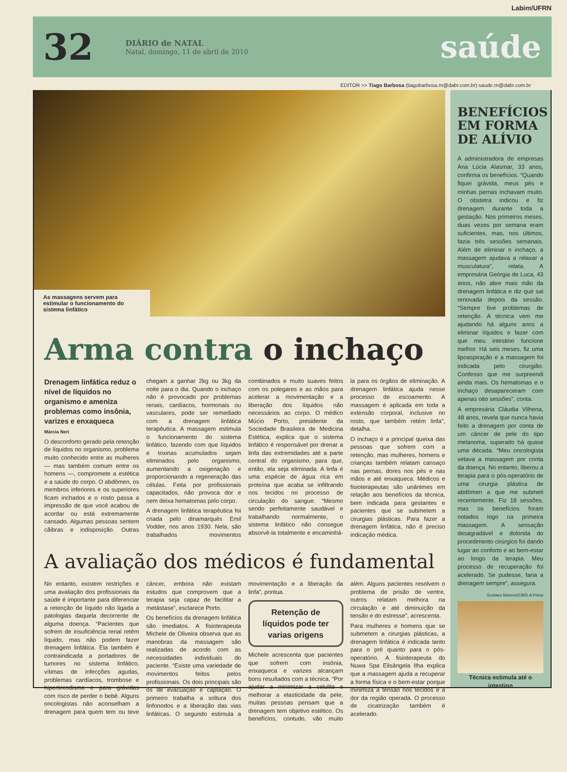Labim/UFRN
32
DIÁRIO de NATAL
Natal, domingo, 11 de abril de 2010
saúde
EDITOR >> Tiago Barbosa (tiagobarbosa.rn@dabr.com.br) saude.rn@dabr.com.br
As massagens servem para estimular o funcionamento do sistema linfático
Arma contra o inchaço
Drenagem linfática reduz o nível de líquidos no organismo e ameniza problemas como insônia, varizes e enxaqueca
Márcia Neri
O desconforto gerado pela retenção de líquidos no organismo, problema muito conhecido entre as mulheres — mas também comum entre os homens —, compromete a estética e a saúde do corpo. O abdômen, os membros inferiores e os superiores ficam inchados e o rosto passa a impressão de que você acabou de acordar ou está extremamente cansado. Algumas pessoas sentem cãibras e indisposição. Outras chegam a ganhar 2kg ou 3kg da noite para o dia. Quando o inchaço não é provocado por problemas renais, cardíacos, hormonais ou vasculares, pode ser remediado com a drenagem linfática terapêutica. A massagem estimula o funcionamento do sistema linfático, fazendo com que líquidos e toxinas acumulados sejam eliminados pelo organismo, aumentando a oxigenação e proporcionando a regeneração das células. Feita por profissionais capacitados, não provoca dor e nem deixa hematomas pelo corpo.
A drenagem linfática terapêutica foi criada pelo dinamarquês Emil Vodder, nos anos 1930. Nela, são trabalhados movimentos combinados e muito suaves feitos com os polegares e as mãos para acelerar a movimentação e a liberação dos líquidos não necessários ao corpo. O médico Múcio Porto, presidente da Sociedade Brasileira de Medicina Estética, explica que o sistema linfático é responsável por drenar a linfa das extremidades até a parte central do organismo, para que, então, ela seja eliminada. A linfa é uma espécie de água rica em proteína que acaba se infiltrando nos tecidos no processo de circulação do sangue. “Mesmo sendo perfeitamente saudável e trabalhando normalmente, o sistema linfático não consegue absorvê-la totalmente e encaminhá-la para os órgãos de eliminação. A drenagem linfática ajuda nesse processo de escoamento. A massagem é aplicada em toda a extensão corporal, inclusive no rosto, que também retém linfa”, detalha.
O inchaço é a principal queixa das pessoas que sofrem com a retenção, mas mulheres, homens e crianças também relatam cansaço nas pernas, dores nos pés e nas mãos e até enxaqueca. Médicos e fisioterapeutas são unânimes em relação aos benefícios da técnica, bem indicada para gestantes e pacientes que se submetem a cirurgias plásticas. Para fazer a drenagem linfática, não é preciso indicação médica.
A avaliação dos médicos é fundamental
No entanto, existem restrições e uma avaliação dos profissionais da saúde é importante para diferenciar a retenção de líquido não ligada a patologias daquela decorrente de alguma doença. “Pacientes que sofrem de insuficiência renal retêm líquido, mas não podem fazer drenagem linfática. Ela também é contraindicada a portadores de tumores no sistema linfático, vítimas de infecções agudas, problemas cardíacos, trombose e hipertireodismo e para grávidas com risco de perder o bebê. Alguns oncologistas não aconselham a drenagem para quem tem ou teve câncer, embora não existam estudos que comprovem que a terapia seja capaz de facilitar a metástase”, esclarece Porto.
Os benefícios da drenagem linfática são imediatos. A fisioterapeuta Michele de Oliveira observa que as manobras da massagem são realizadas de acordo com as necessidades individuais do paciente. “Existe uma variedade de movimentos feitos pelos profissionais. Os dois principais são os de evacuação e captação. O primeiro trabalha a soltura dos linfonodos e a liberação das vias linfáticas. O segundo estimula a movimentação e a liberação da linfa”, pontua.
Retenção de líquidos pode ter varias origens
Michele acrescenta que pacientes que sofrem com insônia, enxaqueca e varizes alcançam bons resultados com a técnica. “Por ajudar a minimizar a celulite e melhorar a elasticidade da pele, muitas pessoas pensam que a drenagem tem objetivo estético. Os benefícios, contudo, vão muito além. Alguns pacientes resolvem o problema de prisão de ventre, outros relatam melhora na circulação e até diminuição da tensão e do estresse”, acrescenta.
Para mulheres e homens que se submetem a cirurgias plásticas, a drenagem linfática é indicada tanto para o pré quanto para o pós-operatório. A fisioterapeuta do Nuwa Spa Elisângela Ilha explica que a massagem ajuda a recuperar a forma física e o bem-estar porque minimiza a tensão nos tecidos e a dor da região operada. O processo de cicatrização também é acelerado.
BENEFÍCIOS EM FORMA DE ALÍVIO
A administradora de empresas Ana Lúcia Alasmar, 33 anos, confirma os benefícios. “Quando fiquei grávida, meus pés e minhas pernas inchavam muito. O obstetra indicou e fiz drenagem durante toda a gestação. Nos primeiros meses, duas vezes por semana eram suficientes, mas, nos últimos, fazia três sessões semanais. Além de eliminar o inchaço, a massagem ajudava a relaxar a musculatura”, relata. A empresária Geórgia de Luca, 43 anos, não abre mais mão da drenagem linfática e diz que sai renovada depois da sessão. “Sempre tive problemas de retenção. A técnica vem me ajudando há alguns anos a eliminar líquidos e fazer com que meu intestino funcione melhor. Há seis meses, fiz uma lipoaspiração e a massagem foi indicada pelo cirurgião. Confesso que me surpreendi ainda mais. Os hematomas e o inchaço desapareceram com apenas oito sessões”, conta.
A empresária Cláudia Vilhena, 48 anos, revela que nunca havia feito a drenagem por conta de um câncer de pele do tipo melanoma, superado há quase uma década. “Meu oncologista vetava a massagem por conta da doença. No entanto, liberou a terapia para o pós-operatório de uma cirurgia plástica de abdômen a que me submeti recentemente. Fiz 18 sessões, mas os benefícios foram notados logo na primeira massagem. A sensação desagradável e dolorida do procedimento cirúrgico foi dando lugar ao conforto e ao bem-estar ao longo da terapia. Meu processo de recuperação foi acelerado. Se pudesse, faria a drenagem sempre”, assegura.
Gustavo Moreno/CB/D.A Press
Técnica estimula até o intestino